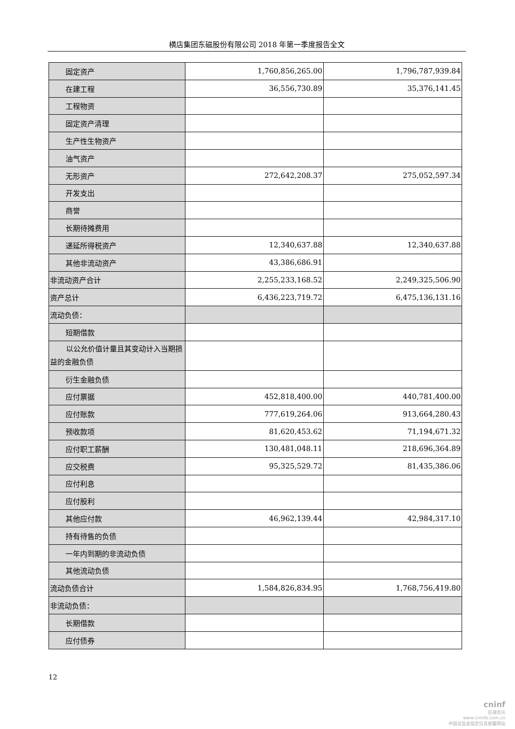横店集团东磁股份有限公司 2018 年第一季度报告全文
| 固定资产 | 1,760,856,265.00 | 1,796,787,939.84 |
| 在建工程 | 36,556,730.89 | 35,376,141.45 |
| 工程物资 | | |
| 固定资产清理 | | |
| 生产性生物资产 | | |
| 油气资产 | | |
| 无形资产 | 272,642,208.37 | 275,052,597.34 |
| 开发支出 | | |
| 商誉 | | |
| 长期待摊费用 | | |
| 递延所得税资产 | 12,340,637.88 | 12,340,637.88 |
| 其他非流动资产 | 43,386,686.91 | |
| 非流动资产合计 | 2,255,233,168.52 | 2,249,325,506.90 |
| 资产总计 | 6,436,223,719.72 | 6,475,136,131.16 |
| 流动负债： | | |
| 短期借款 | | |
| 以公允价值计量且其变动计入当期损益的金融负债 | | |
| 衍生金融负债 | | |
| 应付票据 | 452,818,400.00 | 440,781,400.00 |
| 应付账款 | 777,619,264.06 | 913,664,280.43 |
| 预收款项 | 81,620,453.62 | 71,194,671.32 |
| 应付职工薪酬 | 130,481,048.11 | 218,696,364.89 |
| 应交税费 | 95,325,529.72 | 81,435,386.06 |
| 应付利息 | | |
| 应付股利 | | |
| 其他应付款 | 46,962,139.44 | 42,984,317.10 |
| 持有待售的负债 | | |
| 一年内到期的非流动负债 | | |
| 其他流动负债 | | |
| 流动负债合计 | 1,584,826,834.95 | 1,768,756,419.80 |
| 非流动负债： | | |
| 长期借款 | | |
| 应付债券 | | |
12
cninf
巨潮资讯
www.cninfo.com.cn
中国证监会指定信息披露网站